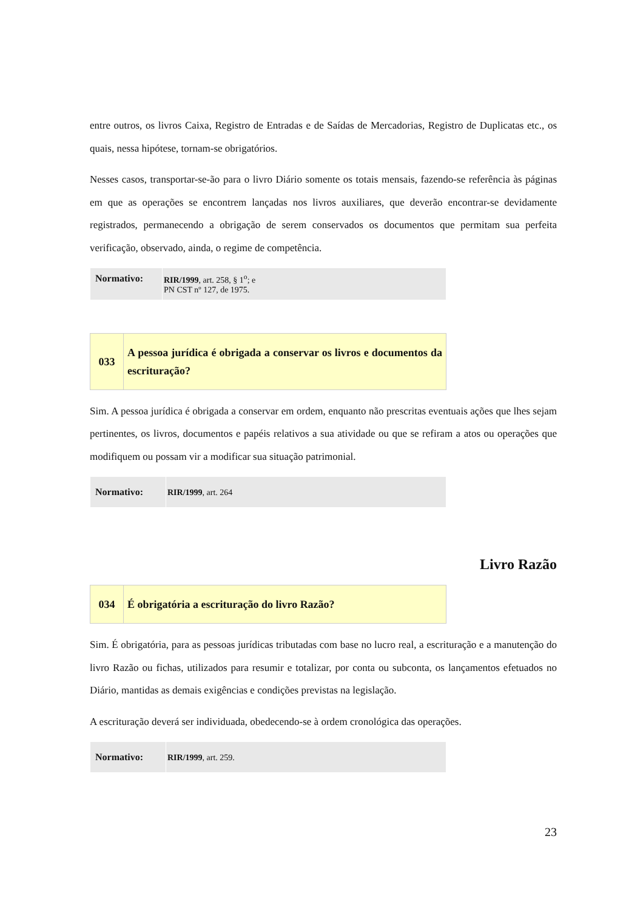entre outros, os livros Caixa, Registro de Entradas e de Saídas de Mercadorias, Registro de Duplicatas etc., os quais, nessa hipótese, tornam-se obrigatórios.
Nesses casos, transportar-se-ão para o livro Diário somente os totais mensais, fazendo-se referência às páginas em que as operações se encontrem lançadas nos livros auxiliares, que deverão encontrar-se devidamente registrados, permanecendo a obrigação de serem conservados os documentos que permitam sua perfeita verificação, observado, ainda, o regime de competência.
| Normativo: | RIR/1999 , art. 258, § 1<sup>o</sup>; e PN CST nº 127, de 1975. |
| 033 | A pessoa jurídica é obrigada a conservar os livros e documentos da escrituração? |
Sim. A pessoa jurídica é obrigada a conservar em ordem, enquanto não prescritas eventuais ações que lhes sejam pertinentes, os livros, documentos e papéis relativos a sua atividade ou que se refiram a atos ou operações que modifiquem ou possam vir a modificar sua situação patrimonial.
| Normativo: | RIR/1999 , art. 264 |
Livro Razão
| 034 | É obrigatória a escrituração do livro Razão? |
Sim. É obrigatória, para as pessoas jurídicas tributadas com base no lucro real, a escrituração e a manutenção do livro Razão ou fichas, utilizados para resumir e totalizar, por conta ou subconta, os lançamentos efetuados no Diário, mantidas as demais exigências e condições previstas na legislação.
A escrituração deverá ser individuada, obedecendo-se à ordem cronológica das operações.
| Normativo: | RIR/1999 , art. 259. |
23